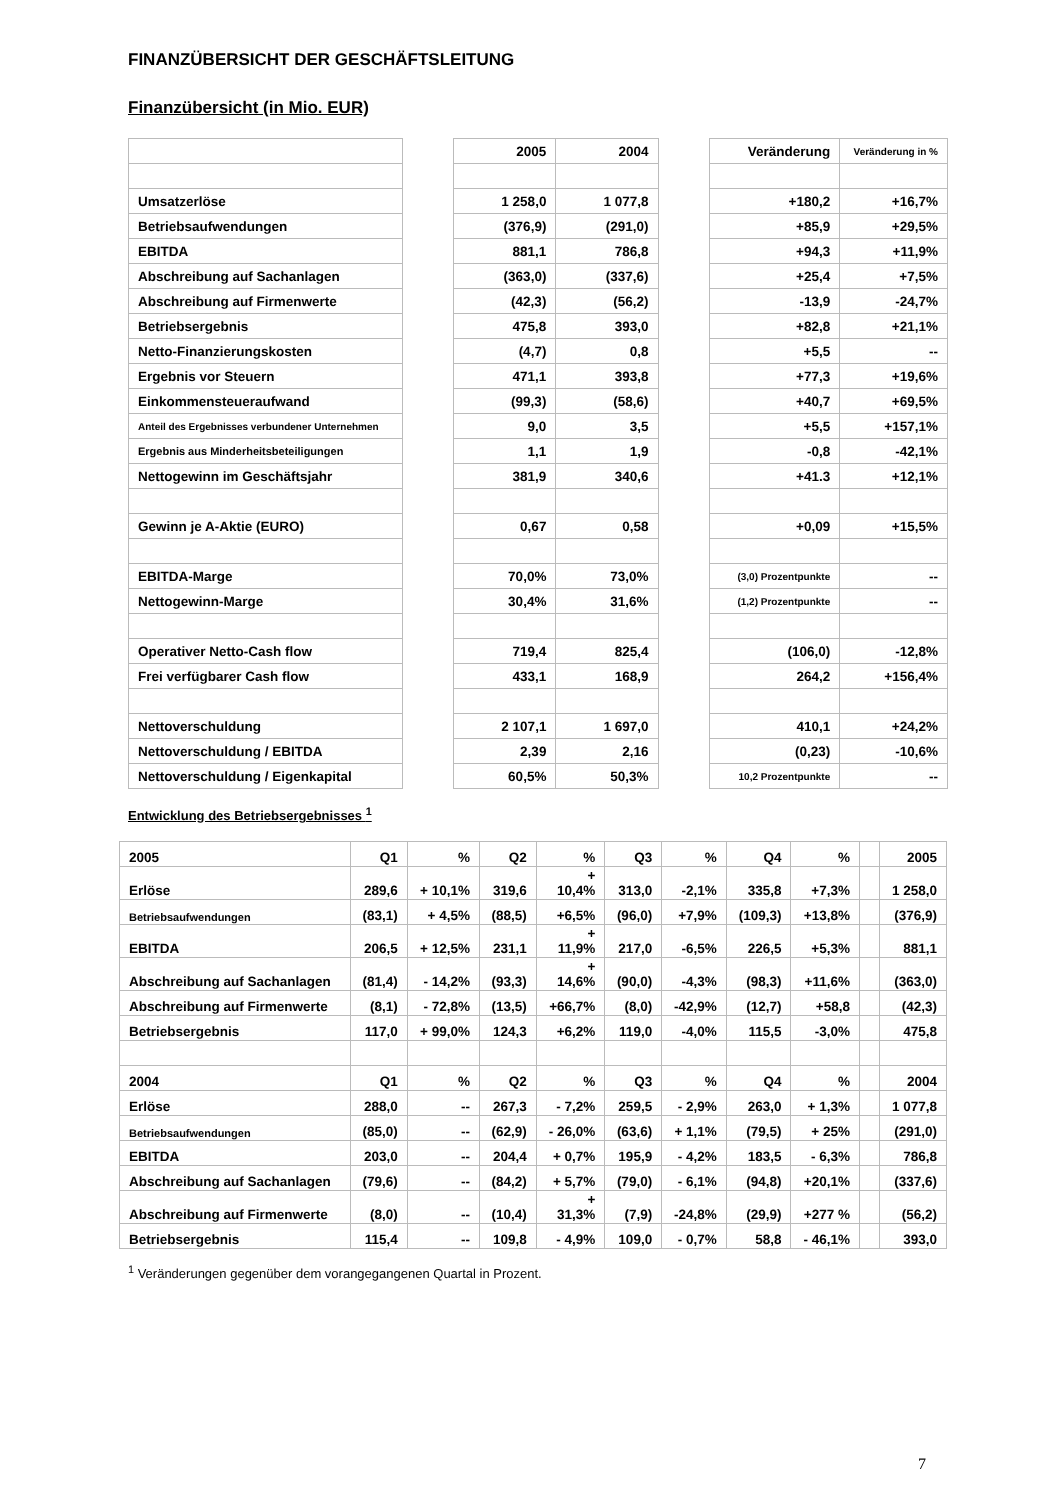FINANZÜBERSICHT DER GESCHÄFTSLEITUNG
Finanzübersicht (in Mio. EUR)
| | | 2005 | 2004 | | Veränderung | Veränderung in % |
| Umsatzerlöse | | 1 258,0 | 1 077,8 | | +180,2 | +16,7% |
| Betriebsaufwendungen | | (376,9) | (291,0) | | +85,9 | +29,5% |
| EBITDA | | 881,1 | 786,8 | | +94,3 | +11,9% |
| Abschreibung auf Sachanlagen | | (363,0) | (337,6) | | +25,4 | +7,5% |
| Abschreibung auf Firmenwerte | | (42,3) | (56,2) | | -13,9 | -24,7% |
| Betriebsergebnis | | 475,8 | 393,0 | | +82,8 | +21,1% |
| Netto-Finanzierungskosten | | (4,7) | 0,8 | | +5,5 | -- |
| Ergebnis vor Steuern | | 471,1 | 393,8 | | +77,3 | +19,6% |
| Einkommensteueraufwand | | (99,3) | (58,6) | | +40,7 | +69,5% |
| Anteil des Ergebnisses verbundener Unternehmen | | 9,0 | 3,5 | | +5,5 | +157,1% |
| Ergebnis aus Minderheitsbeteiligungen | | 1,1 | 1,9 | | -0,8 | -42,1% |
| Nettogewinn im Geschäftsjahr | | 381,9 | 340,6 | | +41.3 | +12,1% |
| Gewinn je A-Aktie (EURO) | | 0,67 | 0,58 | | +0,09 | +15,5% |
| EBITDA-Marge | | 70,0% | 73,0% | | (3,0) Prozentpunkte | -- |
| Nettogewinn-Marge | | 30,4% | 31,6% | | (1,2) Prozentpunkte | -- |
| Operativer Netto-Cash flow | | 719,4 | 825,4 | | (106,0) | -12,8% |
| Frei verfügbarer Cash flow | | 433,1 | 168,9 | | 264,2 | +156,4% |
| Nettoverschuldung | | 2 107,1 | 1 697,0 | | 410,1 | +24,2% |
| Nettoverschuldung / EBITDA | | 2,39 | 2,16 | | (0,23) | -10,6% |
| Nettoverschuldung / Eigenkapital | | 60,5% | 50,3% | | 10,2 Prozentpunkte | -- |
Entwicklung des Betriebsergebnisses <sup>1</sup>
| 2005 | Q1 | % | Q2 | % | Q3 | % | Q4 | % | | 2005 |
| Erlöse | 289,6 | + 10,1% | 319,6 | + 10,4% | 313,0 | -2,1% | 335,8 | +7,3% | | 1 258,0 |
| Betriebsaufwendungen | (83,1) | + 4,5% | (88,5) | +6,5% | (96,0) | +7,9% | (109,3) | +13,8% | | (376,9) |
| EBITDA | 206,5 | + 12,5% | 231,1 | + 11,9% | 217,0 | -6,5% | 226,5 | +5,3% | | 881,1 |
| Abschreibung auf Sachanlagen | (81,4) | - 14,2% | (93,3) | + 14,6% | (90,0) | -4,3% | (98,3) | +11,6% | | (363,0) |
| Abschreibung auf Firmenwerte | (8,1) | - 72,8% | (13,5) | +66,7% | (8,0) | -42,9% | (12,7) | +58,8 | | (42,3) |
| Betriebsergebnis | 117,0 | + 99,0% | 124,3 | +6,2% | 119,0 | -4,0% | 115,5 | -3,0% | | 475,8 |
| 2004 | Q1 | % | Q2 | % | Q3 | % | Q4 | % | | 2004 |
| Erlöse | 288,0 | -- | 267,3 | - 7,2% | 259,5 | - 2,9% | 263,0 | + 1,3% | | 1 077,8 |
| Betriebsaufwendungen | (85,0) | -- | (62,9) | - 26,0% | (63,6) | + 1,1% | (79,5) | + 25% | | (291,0) |
| EBITDA | 203,0 | -- | 204,4 | + 0,7% | 195,9 | - 4,2% | 183,5 | - 6,3% | | 786,8 |
| Abschreibung auf Sachanlagen | (79,6) | -- | (84,2) | + 5,7% | (79,0) | - 6,1% | (94,8) | +20,1% | | (337,6) |
| Abschreibung auf Firmenwerte | (8,0) | -- | (10,4) | + 31,3% | (7,9) | -24,8% | (29,9) | +277 % | | (56,2) |
| Betriebsergebnis | 115,4 | -- | 109,8 | - 4,9% | 109,0 | - 0,7% | 58,8 | - 46,1% | | 393,0 |
<sup>1</sup> Veränderungen gegenüber dem vorangegangenen Quartal in Prozent.
7